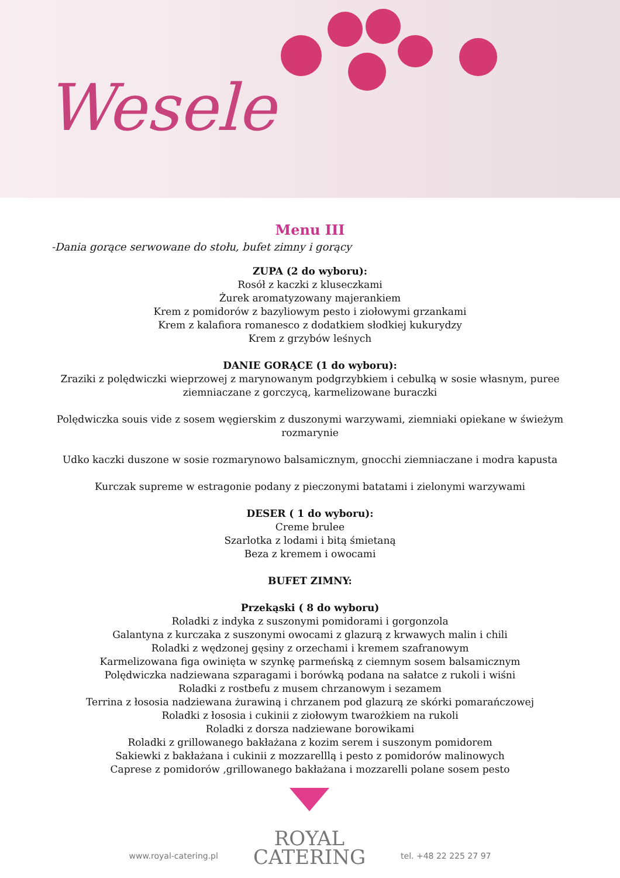Wesele
Menu III
-Dania gorące serwowane do stołu, bufet zimny i gorący
ZUPA (2 do wyboru):
Rosół z kaczki z kluseczkami
Żurek aromatyzowany majerankiem
Krem z pomidorów z bazyliowym pesto i ziołowymi grzankami
Krem z kalafiora romanesco z dodatkiem słodkiej kukurydzy
Krem z grzybów leśnych
DANIE GORĄCE (1 do wyboru):
Zraziki z polędwiczki wieprzowej z marynowanym podgrzybkiem i cebulką w sosie własnym, puree
ziemniaczane z gorczycą, karmelizowane buraczki
Polędwiczka souis vide z sosem węgierskim z duszonymi warzywami, ziemniaki opiekane w świeżym
rozmarynie
Udko kaczki duszone w sosie rozmarynowo balsamicznym, gnocchi ziemniaczane i modra kapusta
Kurczak supreme w estragonie podany z pieczonymi batatami i zielonymi warzywami
DESER ( 1 do wyboru):
Creme brulee
Szarlotka z lodami i bitą śmietaną
Beza z kremem i owocami
BUFET ZIMNY:
Przekąski ( 8 do wyboru)
Roladki z indyka z suszonymi pomidorami i gorgonzola
Galantyna z kurczaka z suszonymi owocami z glazurą z krwawych malin i chili
Roladki z wędzonej gęsiny z orzechami i kremem szafranowym
Karmelizowana figa owinięta w szynkę parmeńską z ciemnym sosem balsamicznym
Polędwiczka nadziewana szparagami i borówką podana na sałatce z rukoli i wiśni
Roladki z rostbefu z musem chrzanowym i sezamem
Terrina z łososia nadziewana żurawiną i chrzanem pod glazurą ze skórki pomarańczowej
Roladki z łososia i cukinii z ziołowym twarożkiem na rukoli
Roladki z dorsza nadziewane borowikami
Roladki z grillowanego bakłażana z kozim serem i suszonym pomidorem
Sakiewki z bakłażana i cukinii z mozzarelllą i pesto z pomidorów malinowych
Caprese z pomidorów ,grillowanego bakłażana i mozzarelli polane sosem pesto
www.royal-catering.pl
ROYAL
CATERING
tel. +48 22 225 27 97